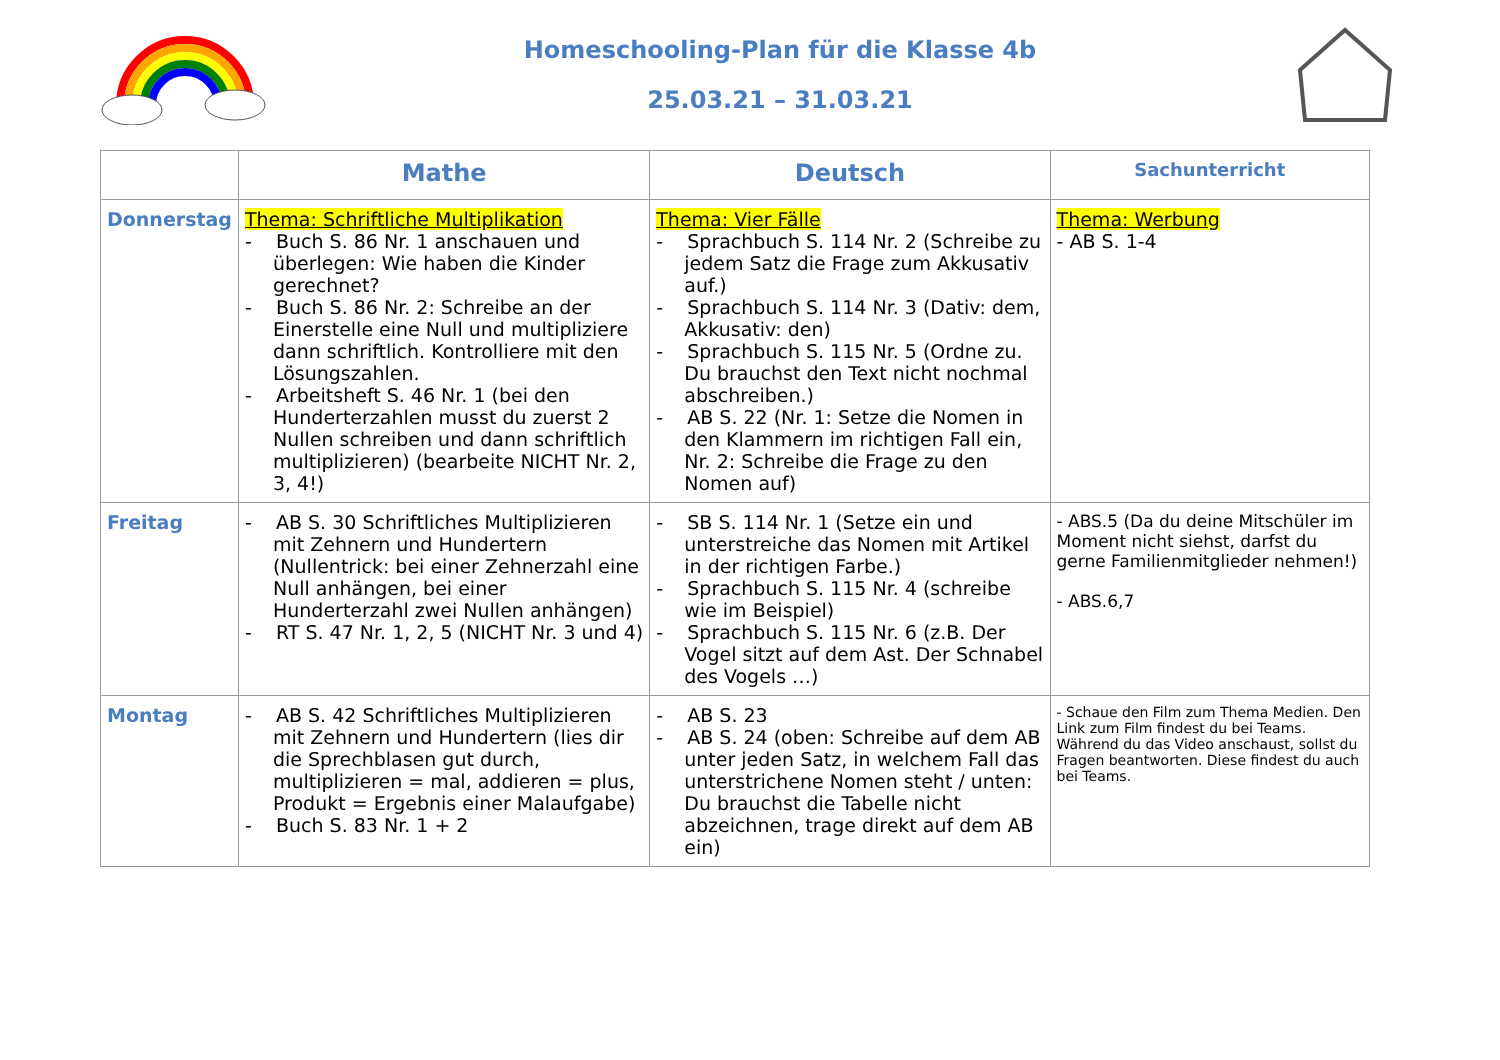Homeschooling-Plan für die Klasse 4b
25.03.21 – 31.03.21
| | Mathe | Deutsch | Sachunterricht |
| --- | --- | --- | --- |
| Donnerstag | Thema: Schriftliche Multiplikation - Buch S. 86 Nr. 1 anschauen und überlegen: Wie haben die Kinder gerechnet? - Buch S. 86 Nr. 2: Schreibe an der Einerstelle eine Null und multipliziere dann schriftlich. Kontrolliere mit den Lösungszahlen. - Arbeitsheft S. 46 Nr. 1 (bei den Hunderterzahlen musst du zuerst 2 Nullen schreiben und dann schriftlich multiplizieren) (bearbeite NICHT Nr. 2, 3, 4!) | Thema: Vier Fälle - Sprachbuch S. 114 Nr. 2 (Schreibe zu jedem Satz die Frage zum Akkusativ auf.) - Sprachbuch S. 114 Nr. 3 (Dativ: dem, Akkusativ: den) - Sprachbuch S. 115 Nr. 5 (Ordne zu. Du brauchst den Text nicht nochmal abschreiben.) - AB S. 22 (Nr. 1: Setze die Nomen in den Klammern im richtigen Fall ein, Nr. 2: Schreibe die Frage zu den Nomen auf) | Thema: Werbung - AB S. 1-4 |
| Freitag | - AB S. 30 Schriftliches Multiplizieren mit Zehnern und Hundertern (Nullentrick: bei einer Zehnerzahl eine Null anhängen, bei einer Hunderterzahl zwei Nullen anhängen) - RT S. 47 Nr. 1, 2, 5 (NICHT Nr. 3 und 4) | - SB S. 114 Nr. 1 (Setze ein und unterstreiche das Nomen mit Artikel in der richtigen Farbe.) - Sprachbuch S. 115 Nr. 4 (schreibe wie im Beispiel) - Sprachbuch S. 115 Nr. 6 (z.B. Der Vogel sitzt auf dem Ast. Der Schnabel des Vogels …) | - ABS.5 (Da du deine Mitschüler im Moment nicht siehst, darfst du gerne Familienmitglieder nehmen!) - ABS.6,7 |
| Montag | - AB S. 42 Schriftliches Multiplizieren mit Zehnern und Hundertern (lies dir die Sprechblasen gut durch, multiplizieren = mal, addieren = plus, Produkt = Ergebnis einer Malaufgabe) - Buch S. 83 Nr. 1 + 2 | - AB S. 23 - AB S. 24 (oben: Schreibe auf dem AB unter jeden Satz, in welchem Fall das unterstrichene Nomen steht / unten: Du brauchst die Tabelle nicht abzeichnen, trage direkt auf dem AB ein) | - Schaue den Film zum Thema Medien. Den Link zum Film findest du bei Teams. Während du das Video anschaust, sollst du Fragen beantworten. Diese findest du auch bei Teams. |